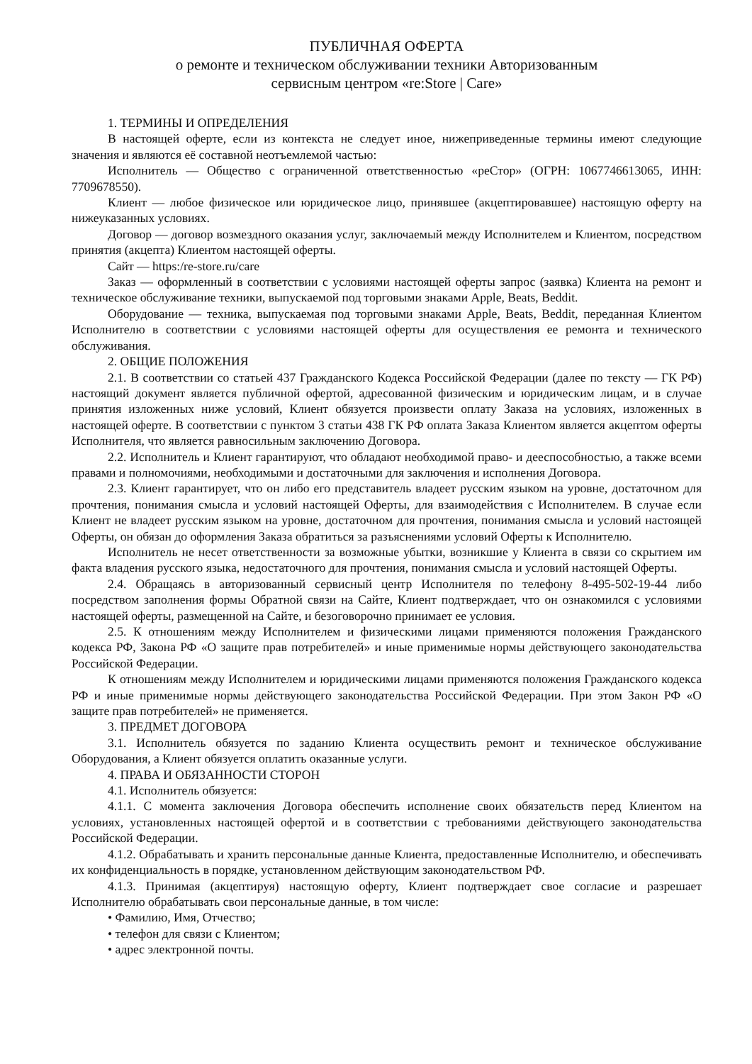ПУБЛИЧНАЯ ОФЕРТА
о ремонте и техническом обслуживании техники Авторизованным
сервисным центром «re:Store | Care»
1. ТЕРМИНЫ И ОПРЕДЕЛЕНИЯ
В настоящей оферте, если из контекста не следует иное, нижеприведенные термины имеют следующие значения и являются её составной неотъемлемой частью:
Исполнитель — Общество с ограниченной ответственностью «реСтор» (ОГРН: 1067746613065, ИНН: 7709678550).
Клиент — любое физическое или юридическое лицо, принявшее (акцептировавшее) настоящую оферту на нижеуказанных условиях.
Договор — договор возмездного оказания услуг, заключаемый между Исполнителем и Клиентом, посредством принятия (акцепта) Клиентом настоящей оферты.
Сайт — https:/re-store.ru/care
Заказ — оформленный в соответствии с условиями настоящей оферты запрос (заявка) Клиента на ремонт и техническое обслуживание техники, выпускаемой под торговыми знаками Apple, Beats, Beddit.
Оборудование — техника, выпускаемая под торговыми знаками Apple, Beats, Beddit, переданная Клиентом Исполнителю в соответствии с условиями настоящей оферты для осуществления ее ремонта и технического обслуживания.
2. ОБЩИЕ ПОЛОЖЕНИЯ
2.1. В соответствии со статьей 437 Гражданского Кодекса Российской Федерации (далее по тексту — ГК РФ) настоящий документ является публичной офертой, адресованной физическим и юридическим лицам, и в случае принятия изложенных ниже условий, Клиент обязуется произвести оплату Заказа на условиях, изложенных в настоящей оферте. В соответствии с пунктом 3 статьи 438 ГК РФ оплата Заказа Клиентом является акцептом оферты Исполнителя, что является равносильным заключению Договора.
2.2. Исполнитель и Клиент гарантируют, что обладают необходимой право- и дееспособностью, а также всеми правами и полномочиями, необходимыми и достаточными для заключения и исполнения Договора.
2.3. Клиент гарантирует, что он либо его представитель владеет русским языком на уровне, достаточном для прочтения, понимания смысла и условий настоящей Оферты, для взаимодействия с Исполнителем. В случае если Клиент не владеет русским языком на уровне, достаточном для прочтения, понимания смысла и условий настоящей Оферты, он обязан до оформления Заказа обратиться за разъяснениями условий Оферты к Исполнителю.
Исполнитель не несет ответственности за возможные убытки, возникшие у Клиента в связи со скрытием им факта владения русского языка, недостаточного для прочтения, понимания смысла и условий настоящей Оферты.
2.4. Обращаясь в авторизованный сервисный центр Исполнителя по телефону 8-495-502-19-44 либо посредством заполнения формы Обратной связи на Сайте, Клиент подтверждает, что он ознакомился с условиями настоящей оферты, размещенной на Сайте, и безоговорочно принимает ее условия.
2.5. К отношениям между Исполнителем и физическими лицами применяются положения Гражданского кодекса РФ, Закона РФ «О защите прав потребителей» и иные применимые нормы действующего законодательства Российской Федерации.
К отношениям между Исполнителем и юридическими лицами применяются положения Гражданского кодекса РФ и иные применимые нормы действующего законодательства Российской Федерации. При этом Закон РФ «О защите прав потребителей» не применяется.
3. ПРЕДМЕТ ДОГОВОРА
3.1. Исполнитель обязуется по заданию Клиента осуществить ремонт и техническое обслуживание Оборудования, а Клиент обязуется оплатить оказанные услуги.
4. ПРАВА И ОБЯЗАННОСТИ СТОРОН
4.1. Исполнитель обязуется:
4.1.1. С момента заключения Договора обеспечить исполнение своих обязательств перед Клиентом на условиях, установленных настоящей офертой и в соответствии с требованиями действующего законодательства Российской Федерации.
4.1.2. Обрабатывать и хранить персональные данные Клиента, предоставленные Исполнителю, и обеспечивать их конфиденциальность в порядке, установленном действующим законодательством РФ.
4.1.3. Принимая (акцептируя) настоящую оферту, Клиент подтверждает свое согласие и разрешает Исполнителю обрабатывать свои персональные данные, в том числе:
• Фамилию, Имя, Отчество;
• телефон для связи с Клиентом;
• адрес электронной почты.